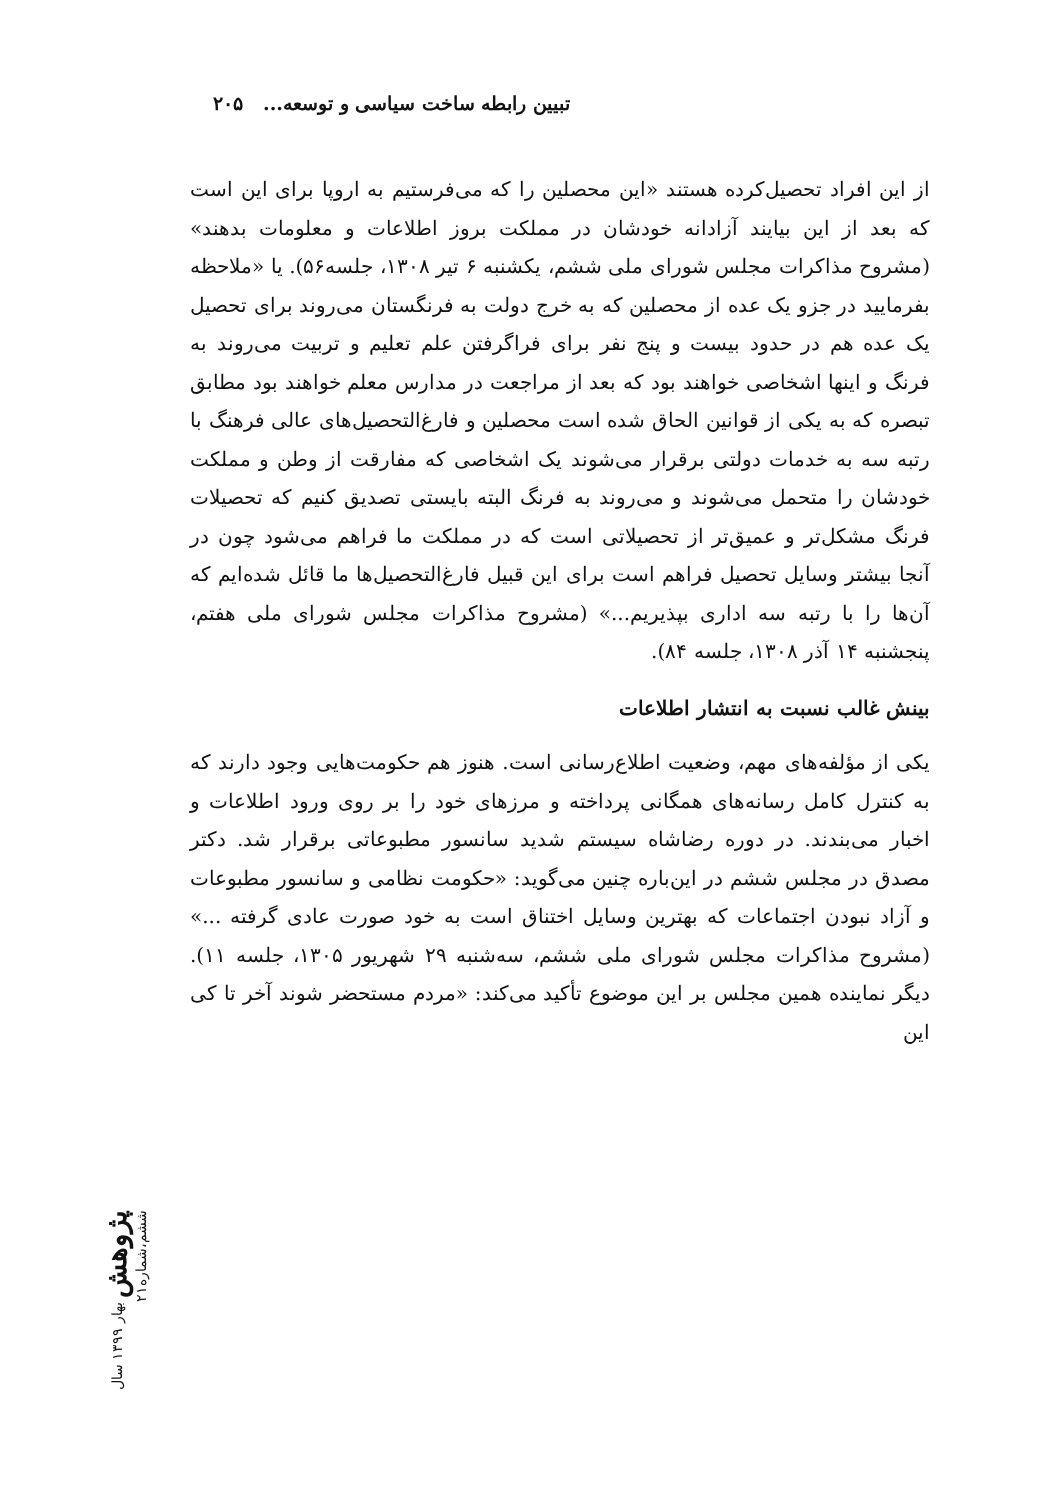تبیین رابطه ساخت سیاسی و توسعه... ۲۰۵
از این افراد تحصیل‌کرده هستند «این محصلین را که می‌فرستیم به اروپا برای این است که بعد از این بیایند آزادانه خودشان در مملکت بروز اطلاعات و معلومات بدهند» (مشروح مذاکرات مجلس شورای ملی ششم، یکشنبه ۶ تیر ۱۳۰۸، جلسه۵۶). یا «ملاحظه بفرمایید در جزو یک عده از محصلین که به خرج دولت به فرنگستان می‌روند برای تحصیل یک عده هم در حدود بیست و پنج نفر برای فراگرفتن علم تعلیم و تربیت می‌روند به فرنگ و اینها اشخاصی خواهند بود که بعد از مراجعت در مدارس معلم خواهند بود مطابق تبصره که به یکی از قوانین الحاق شده است محصلین و فارغ‌التحصیل‌های عالی فرهنگ با رتبه سه به خدمات دولتی برقرار می‌شوند یک اشخاصی که مفارقت از وطن و مملکت خودشان را متحمل می‌شوند و می‌روند به فرنگ البته بایستی تصدیق کنیم که تحصیلات فرنگ مشکل‌تر و عمیق‌تر از تحصیلاتی است که در مملکت ما فراهم می‌شود چون در آنجا بیشتر وسایل تحصیل فراهم است برای این قبیل فارغ‌التحصیل‌ها ما قائل شده‌ایم که آن‌ها را با رتبه سه اداری بپذیریم...» (مشروح مذاکرات مجلس شورای ملی هفتم، پنجشنبه ۱۴ آذر ۱۳۰۸، جلسه ۸۴).
بینش غالب نسبت به انتشار اطلاعات
یکی از مؤلفه‌های مهم، وضعیت اطلاع‌رسانی است. هنوز هم حکومت‌هایی وجود دارند که به کنترل کامل رسانه‌های همگانی پرداخته و مرزهای خود را بر روی ورود اطلاعات و اخبار می‌بندند. در دوره رضاشاه سیستم شدید سانسور مطبوعاتی برقرار شد. دکتر مصدق در مجلس ششم در این‌باره چنین می‌گوید: «حکومت نظامی و سانسور مطبوعات و آزاد نبودن اجتماعات که بهترین وسایل اختناق است به خود صورت عادی گرفته ...» (مشروح مذاکرات مجلس شورای ملی ششم، سه‌شنبه ۲۹ شهریور ۱۳۰۵، جلسه ۱۱). دیگر نماینده همین مجلس بر این موضوع تأکید می‌کند: «مردم مستحضر شوند آخر تا کی این
پژوهش بهار ۱۳۹۹ سال ششم،شماره۲۱